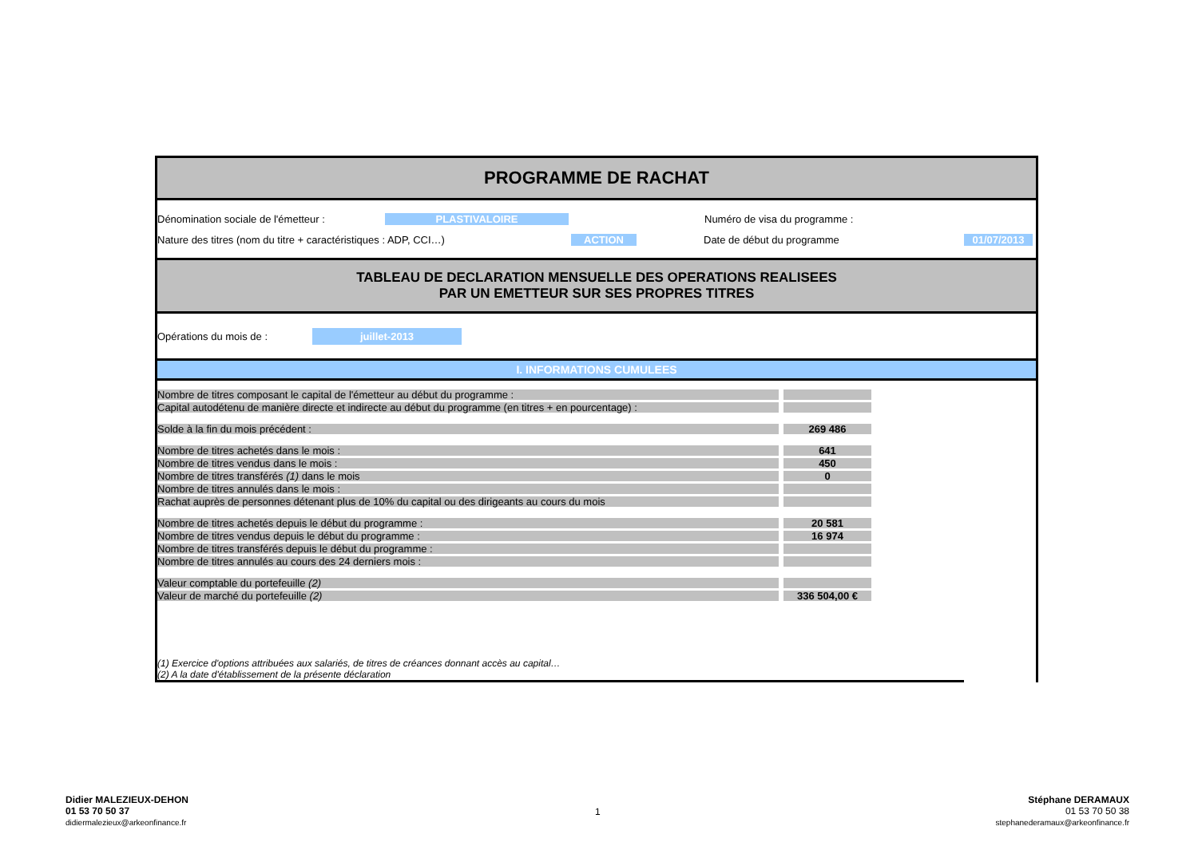PROGRAMME DE RACHAT
Dénomination sociale de l'émetteur : PLASTIVALOIRE Numéro de visa du programme :
Nature des titres (nom du titre + caractéristiques : ADP, CCI…) ACTION Date de début du programme 01/07/2013
TABLEAU DE DECLARATION MENSUELLE DES OPERATIONS REALISEES
PAR UN EMETTEUR SUR SES PROPRES TITRES
Opérations du mois de : juillet-2013
I. INFORMATIONS CUMULEES
| Nombre de titres composant le capital de l'émetteur au début du programme : | | |
| Capital autodétenu de manière directe et indirecte au début du programme (en titres + en pourcentage) : | | |
| Solde à la fin du mois précédent : | | 269 486 |
| Nombre de titres achetés dans le mois : | | 641 |
| Nombre de titres vendus dans le mois : | | 450 |
| Nombre de titres transférés (1) dans le mois | | 0 |
| Nombre de titres annulés dans le mois : | | |
| Rachat auprès de personnes détenant plus de 10% du capital ou des dirigeants au cours du mois | | |
| Nombre de titres achetés depuis le début du programme : | | 20 581 |
| Nombre de titres vendus depuis le début du programme : | | 16 974 |
| Nombre de titres transférés depuis le début du programme : | | |
| Nombre de titres annulés au cours des 24 derniers mois : | | |
| Valeur comptable du portefeuille (2) | | |
| Valeur de marché du portefeuille (2) | | 336 504,00 € |
(1) Exercice d'options attribuées aux salariés, de titres de créances donnant accès au capital…
(2) A la date d'établissement de la présente déclaration
Didier MALEZIEUX-DEHON
01 53 70 50 37
didiermalezieux@arkeonfinance.fr
1
Stéphane DERAMAUX
01 53 70 50 38
stephanederamaux@arkeonfinance.fr